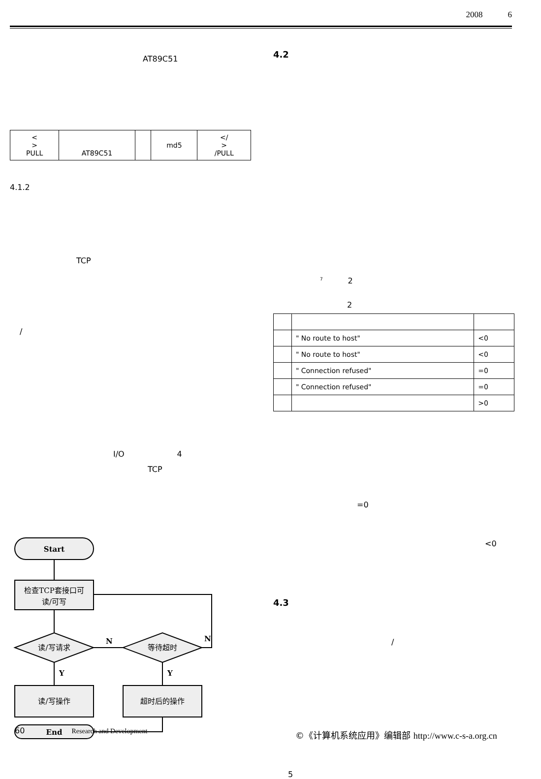2008 6
AT89C51
| < > PULL | AT89C51 | | md5 | </ > /PULL |
4.1.2
TCP
/
I/O 4
TCP
Start
检查TCP套接口可
读/可写
读/写请求
等待超时
读/写操作
超时后的操作
End
N
N
Y
Y
4.2
<sup>7</sup> 2
2
| | " No route to host" | <0 |
| | " No route to host" | <0 |
| | " Connection refused" | =0 |
| | " Connection refused" | =0 |
| | | >0 |
=0
<0
4.3
/
5
60 Research and Development
©《计算机系统应用》编辑部 http://www.c-s-a.org.cn